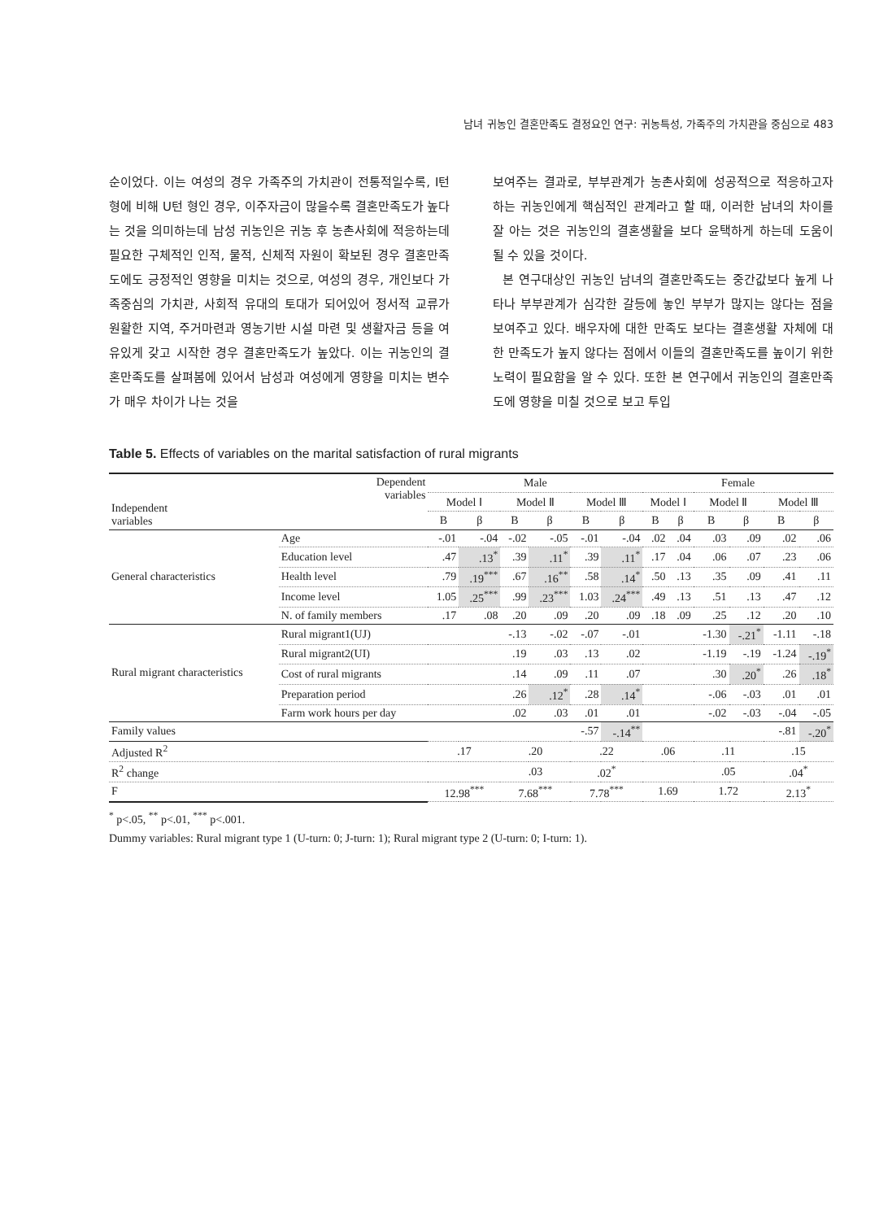남녀 귀농인 결혼만족도 결정요인 연구: 귀농특성, 가족주의 가치관을 중심으로 483
순이었다. 이는 여성의 경우 가족주의 가치관이 전통적일수록, I턴 형에 비해 U턴 형인 경우, 이주자금이 많을수록 결혼만족도가 높다는 것을 의미하는데 남성 귀농인은 귀농 후 농촌사회에 적응하는데 필요한 구체적인 인적, 물적, 신체적 자원이 확보된 경우 결혼만족도에도 긍정적인 영향을 미치는 것으로, 여성의 경우, 개인보다 가족중심의 가치관, 사회적 유대의 토대가 되어있어 정서적 교류가 원활한 지역, 주거마련과 영농기반 시설 마련 및 생활자금 등을 여유있게 갖고 시작한 경우 결혼만족도가 높았다. 이는 귀농인의 결혼만족도를 살펴봄에 있어서 남성과 여성에게 영향을 미치는 변수가 매우 차이가 나는 것을
보여주는 결과로, 부부관계가 농촌사회에 성공적으로 적응하고자 하는 귀농인에게 핵심적인 관계라고 할 때, 이러한 남녀의 차이를 잘 아는 것은 귀농인의 결혼생활을 보다 윤택하게 하는데 도움이 될 수 있을 것이다.
본 연구대상인 귀농인 남녀의 결혼만족도는 중간값보다 높게 나타나 부부관계가 심각한 갈등에 놓인 부부가 많지는 않다는 점을 보여주고 있다. 배우자에 대한 만족도 보다는 결혼생활 자체에 대한 만족도가 높지 않다는 점에서 이들의 결혼만족도를 높이기 위한 노력이 필요함을 알 수 있다. 또한 본 연구에서 귀농인의 결혼만족도에 영향을 미칠 것으로 보고 투입
Table 5. Effects of variables on the marital satisfaction of rural migrants
| Dependent variables Independent variables | | Male | | | | | | Female | | | | | |
| --- | --- | --- | --- | --- | --- | --- | --- | --- | --- | --- | --- | --- | --- |
| | | Model Ⅰ | | Model Ⅱ | | Model Ⅲ | | Model Ⅰ | | Model Ⅱ | | Model Ⅲ | |
| | | B | β | B | β | B | β | B | β | B | β | B | β |
| General characteristics | Age | -.01 | -.04 | -.02 | -.05 | -.01 | -.04 | .02 | .04 | .03 | .09 | .02 | .06 |
| | Education level | .47 | .13<sup>*</sup> | .39 | .11<sup>*</sup> | .39 | .11<sup>*</sup> | .17 | .04 | .06 | .07 | .23 | .06 |
| | Health level | .79 | .19<sup>***</sup> | .67 | .16<sup>**</sup> | .58 | .14<sup>*</sup> | .50 | .13 | .35 | .09 | .41 | .11 |
| | Income level | 1.05 | .25<sup>***</sup> | .99 | .23<sup>***</sup> | 1.03 | .24<sup>***</sup> | .49 | .13 | .51 | .13 | .47 | .12 |
| | N. of family members | .17 | .08 | .20 | .09 | .20 | .09 | .18 | .09 | .25 | .12 | .20 | .10 |
| Rural migrant characteristics | Rural migrant1(UJ) | | | -.13 | -.02 | -.07 | -.01 | | | -1.30 | -.21<sup>*</sup> | -1.11 | -.18 |
| | Rural migrant2(UI) | | | .19 | .03 | .13 | .02 | | | -1.19 | -.19 | -1.24 | -.19<sup>*</sup> |
| | Cost of rural migrants | | | .14 | .09 | .11 | .07 | | | .30 | .20<sup>*</sup> | .26 | .18<sup>*</sup> |
| | Preparation period | | | .26 | .12<sup>*</sup> | .28 | .14<sup>*</sup> | | | -.06 | -.03 | .01 | .01 |
| | Farm work hours per day | | | .02 | .03 | .01 | .01 | | | -.02 | -.03 | -.04 | -.05 |
| Family values | | | | | | -.57 | -.14<sup>**</sup> | | | | | -.81 | -.20<sup>*</sup> |
| Adjusted R<sup>2</sup> | | .17 | | .20 | | .22 | | .06 | | .11 | | .15 | |
| R<sup>2</sup> change | | | | .03 | | .02<sup>*</sup> | | | | .05 | | .04<sup>*</sup> | |
| F | | 12.98<sup>***</sup> | | 7.68<sup>***</sup> | | 7.78<sup>***</sup> | | 1.69 | | 1.72 | | 2.13<sup>*</sup> | |
<sup>*</sup> p<.05, <sup>**</sup> p<.01, <sup>***</sup> p<.001.
Dummy variables: Rural migrant type 1 (U-turn: 0; J-turn: 1); Rural migrant type 2 (U-turn: 0; I-turn: 1).